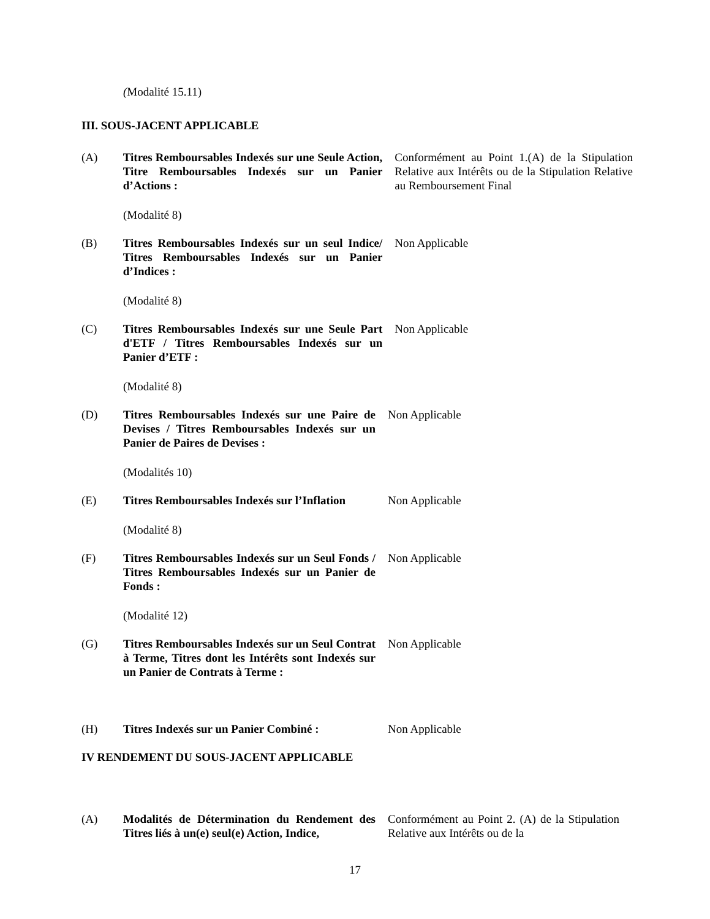(Modalité 15.11)
III. SOUS-JACENT APPLICABLE
(A) Titres Remboursables Indexés sur une Seule Action, Titre Remboursables Indexés sur un Panier d’Actions :
Conformément au Point 1.(A) de la Stipulation Relative aux Intérêts ou de la Stipulation Relative au Remboursement Final
(Modalité 8)
(B) Titres Remboursables Indexés sur un seul Indice/ Titres Remboursables Indexés sur un Panier d’Indices :
Non Applicable
(Modalité 8)
(C) Titres Remboursables Indexés sur une Seule Part d'ETF / Titres Remboursables Indexés sur un Panier d’ETF :
Non Applicable
(Modalité 8)
(D) Titres Remboursables Indexés sur une Paire de Devises / Titres Remboursables Indexés sur un Panier de Paires de Devises :
Non Applicable
(Modalités 10)
(E) Titres Remboursables Indexés sur l’Inflation
Non Applicable
(Modalité 8)
(F) Titres Remboursables Indexés sur un Seul Fonds / Titres Remboursables Indexés sur un Panier de Fonds :
Non Applicable
(Modalité 12)
(G) Titres Remboursables Indexés sur un Seul Contrat à Terme, Titres dont les Intérêts sont Indexés sur un Panier de Contrats à Terme :
Non Applicable
(H) Titres Indexés sur un Panier Combiné :
Non Applicable
IV RENDEMENT DU SOUS-JACENT APPLICABLE
(A) Modalités de Détermination du Rendement des Titres liés à un(e) seul(e) Action, Indice,
Conformément au Point 2. (A) de la Stipulation Relative aux Intérêts ou de la
17